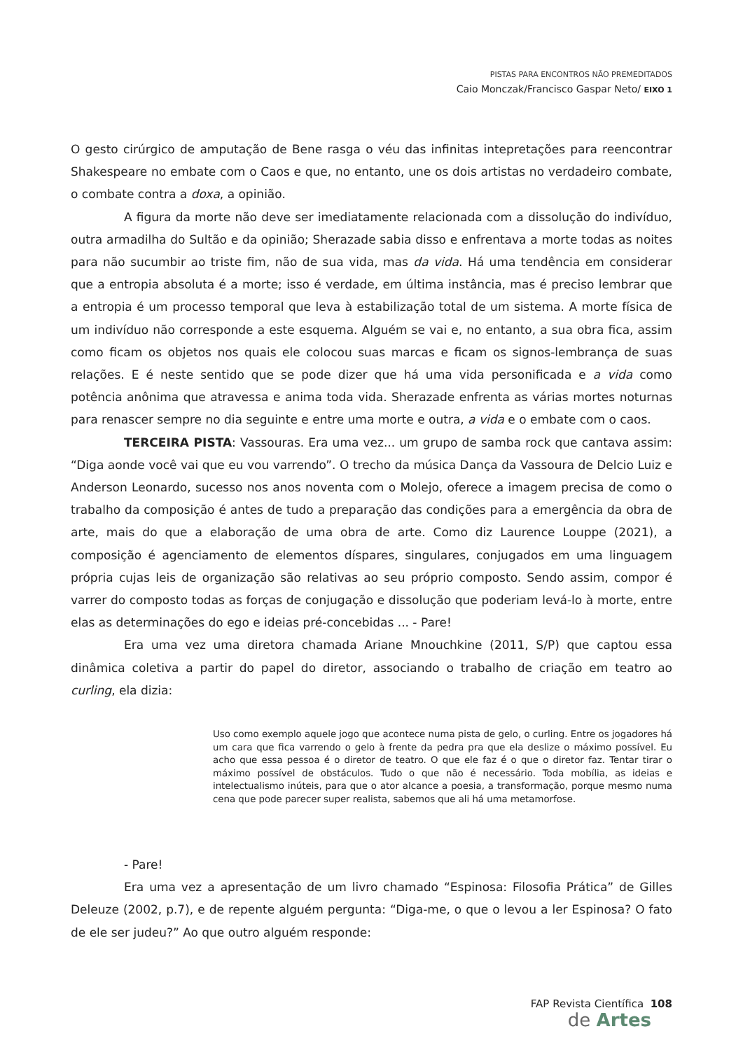PISTAS PARA ENCONTROS NÃO PREMEDITADOS
Caio Monczak/Francisco Gaspar Neto/ EIXO 1
O gesto cirúrgico de amputação de Bene rasga o véu das infinitas intepretações para reencontrar Shakespeare no embate com o Caos e que, no entanto, une os dois artistas no verdadeiro combate, o combate contra a doxa, a opinião.
A figura da morte não deve ser imediatamente relacionada com a dissolução do indivíduo, outra armadilha do Sultão e da opinião; Sherazade sabia disso e enfrentava a morte todas as noites para não sucumbir ao triste fim, não de sua vida, mas da vida. Há uma tendência em considerar que a entropia absoluta é a morte; isso é verdade, em última instância, mas é preciso lembrar que a entropia é um processo temporal que leva à estabilização total de um sistema. A morte física de um indivíduo não corresponde a este esquema. Alguém se vai e, no entanto, a sua obra fica, assim como ficam os objetos nos quais ele colocou suas marcas e ficam os signos-lembrança de suas relações. E é neste sentido que se pode dizer que há uma vida personificada e a vida como potência anônima que atravessa e anima toda vida. Sherazade enfrenta as várias mortes noturnas para renascer sempre no dia seguinte e entre uma morte e outra, a vida e o embate com o caos.
TERCEIRA PISTA: Vassouras. Era uma vez... um grupo de samba rock que cantava assim: “Diga aonde você vai que eu vou varrendo”. O trecho da música Dança da Vassoura de Delcio Luiz e Anderson Leonardo, sucesso nos anos noventa com o Molejo, oferece a imagem precisa de como o trabalho da composição é antes de tudo a preparação das condições para a emergência da obra de arte, mais do que a elaboração de uma obra de arte. Como diz Laurence Louppe (2021), a composição é agenciamento de elementos díspares, singulares, conjugados em uma linguagem própria cujas leis de organização são relativas ao seu próprio composto. Sendo assim, compor é varrer do composto todas as forças de conjugação e dissolução que poderiam levá-lo à morte, entre elas as determinações do ego e ideias pré-concebidas ... - Pare!
Era uma vez uma diretora chamada Ariane Mnouchkine (2011, S/P) que captou essa dinâmica coletiva a partir do papel do diretor, associando o trabalho de criação em teatro ao curling, ela dizia:
Uso como exemplo aquele jogo que acontece numa pista de gelo, o curling. Entre os jogadores há um cara que fica varrendo o gelo à frente da pedra pra que ela deslize o máximo possível. Eu acho que essa pessoa é o diretor de teatro. O que ele faz é o que o diretor faz. Tentar tirar o máximo possível de obstáculos. Tudo o que não é necessário. Toda mobília, as ideias e intelectualismo inúteis, para que o ator alcance a poesia, a transformação, porque mesmo numa cena que pode parecer super realista, sabemos que ali há uma metamorfose.
- Pare!
Era uma vez a apresentação de um livro chamado “Espinosa: Filosofia Prática” de Gilles Deleuze (2002, p.7), e de repente alguém pergunta: “Diga-me, o que o levou a ler Espinosa? O fato de ele ser judeu?” Ao que outro alguém responde:
FAP Revista Científica 108
de Artes